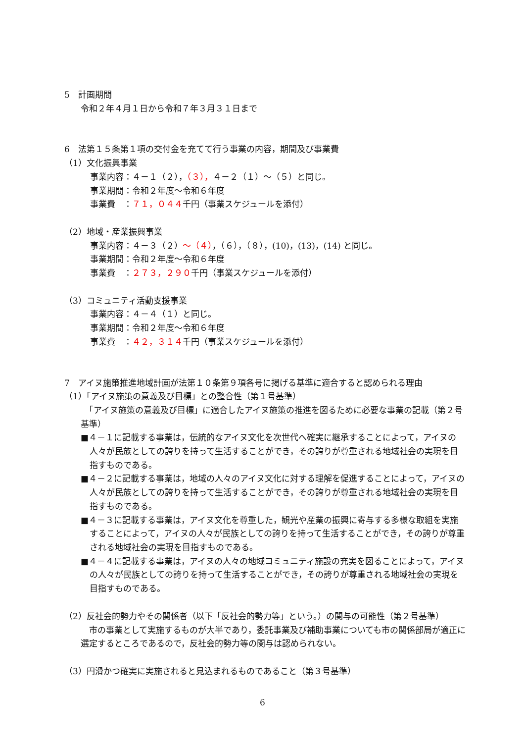5　計画期間
令和２年４月１日から令和７年３月３１日まで
6　法第１５条第１項の交付金を充てて行う事業の内容，期間及び事業費
（1）文化振興事業
事業内容：４－１（２），（３），４－２（１）～（５）と同じ。
事業期間：令和２年度～令和６年度
事業費　：７１，０４４千円（事業スケジュールを添付）
（2）地域・産業振興事業
事業内容：４－３（２）～（４），（６），（８），(10)，(13)，(14) と同じ。
事業期間：令和２年度～令和６年度
事業費　：２７３，２９０千円（事業スケジュールを添付）
（3）コミュニティ活動支援事業
事業内容：４－４（１）と同じ。
事業期間：令和２年度～令和６年度
事業費　：４２，３１４千円（事業スケジュールを添付）
7　アイヌ施策推進地域計画が法第１０条第９項各号に掲げる基準に適合すると認められる理由
（1）「アイヌ施策の意義及び目標」との整合性（第１号基準）
　「アイヌ施策の意義及び目標」に適合したアイヌ施策の推進を図るために必要な事業の記載（第２号基準）
■４－１に記載する事業は，伝統的なアイヌ文化を次世代へ確実に継承することによって，アイヌの人々が民族としての誇りを持って生活することができ，その誇りが尊重される地域社会の実現を目指すものである。
■４－２に記載する事業は，地域の人々のアイヌ文化に対する理解を促進することによって，アイヌの人々が民族としての誇りを持って生活することができ，その誇りが尊重される地域社会の実現を目指すものである。
■４－３に記載する事業は，アイヌ文化を尊重した，観光や産業の振興に寄与する多様な取組を実施することによって，アイヌの人々が民族としての誇りを持って生活することができ，その誇りが尊重される地域社会の実現を目指すものである。
■４－４に記載する事業は，アイヌの人々の地域コミュニティ施設の充実を図ることによって，アイヌの人々が民族としての誇りを持って生活することができ，その誇りが尊重される地域社会の実現を目指すものである。
（2）反社会的勢力やその関係者（以下「反社会的勢力等」という。）の関与の可能性（第２号基準）
　市の事業として実施するものが大半であり，委託事業及び補助事業についても市の関係部局が適正に選定するところであるので，反社会的勢力等の関与は認められない。
（3）円滑かつ確実に実施されると見込まれるものであること（第３号基準）
6